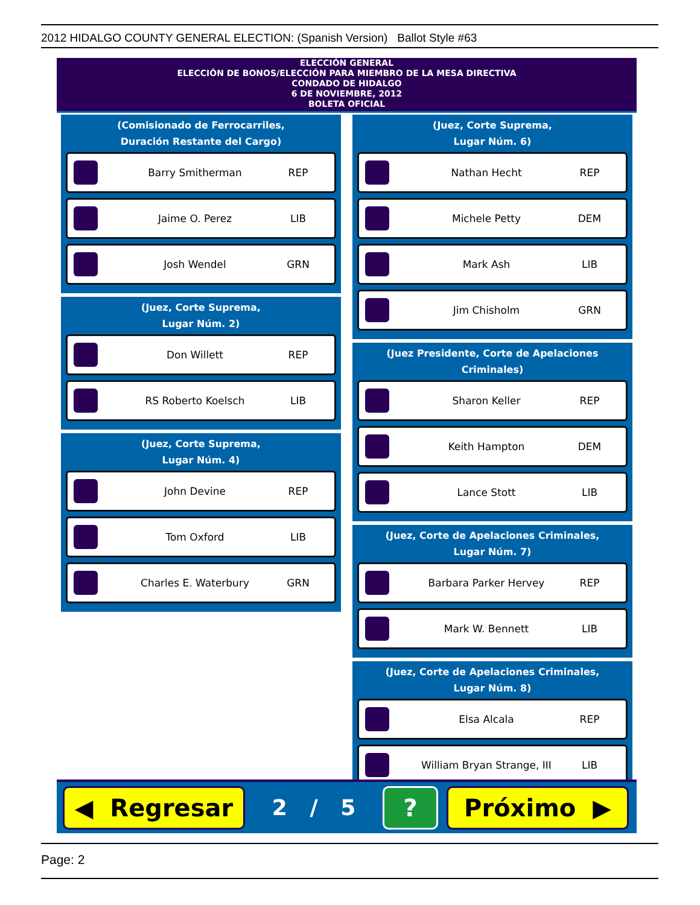2012 HIDALGO COUNTY GENERAL ELECTION: (Spanish Version) Ballot Style #63
ELECCIÓN GENERAL
ELECCIÓN DE BONOS/ELECCIÓN PARA MIEMBRO DE LA MESA DIRECTIVA
CONDADO DE HIDALGO
6 DE NOVIEMBRE, 2012
BOLETA OFICIAL
(Comisionado de Ferrocarriles,
Duración Restante del Cargo)
Barry Smitherman REP
Jaime O. Perez LIB
Josh Wendel GRN
(Juez, Corte Suprema,
Lugar Núm. 2)
Don Willett REP
RS Roberto Koelsch LIB
(Juez, Corte Suprema,
Lugar Núm. 4)
John Devine REP
Tom Oxford LIB
Charles E. Waterbury GRN
(Juez, Corte Suprema,
Lugar Núm. 6)
Nathan Hecht REP
Michele Petty DEM
Mark Ash LIB
Jim Chisholm GRN
(Juez Presidente, Corte de Apelaciones Criminales)
Sharon Keller REP
Keith Hampton DEM
Lance Stott LIB
(Juez, Corte de Apelaciones Criminales,
Lugar Núm. 7)
Barbara Parker Hervey REP
Mark W. Bennett LIB
(Juez, Corte de Apelaciones Criminales,
Lugar Núm. 8)
Elsa Alcala REP
William Bryan Strange, III LIB
◀ Regresar
2 / 5
? Próximo ▶
Page: 2